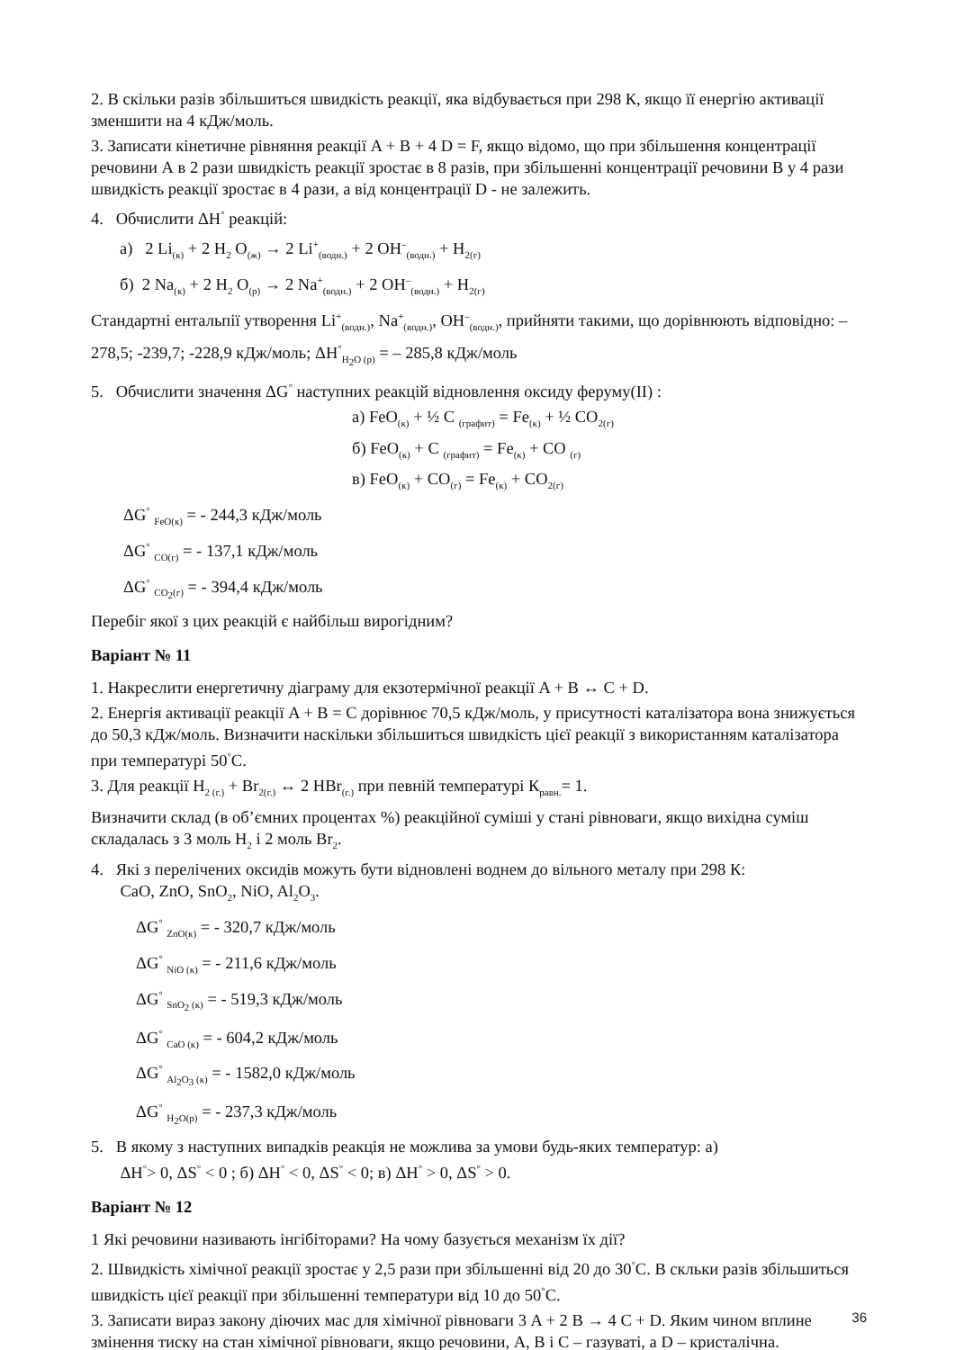2. В скільки разів збільшиться швидкість реакції, яка відбувається при 298 К, якщо її енергію активації зменшити на 4 кДж/моль.
3. Записати кінетичне рівняння реакції A + B + 4 D = F, якщо відомо, що при збільшення концентрації речовини А в 2 рази швидкість реакції зростає в 8 разів, при збільшенні концентрації речовини B у 4 рази швидкість реакції зростає в 4 рази, а від концентрації D - не залежить.
4. Обчислити ΔН<sup>°</sup> реакцій:
а) 2 Li<sub>(к)</sub> + 2 H<sub>2</sub> O<sub>(ж)</sub> → 2 Li<sup>+</sup><sub>(водн.)</sub> + 2 OH<sup>–</sup><sub>(водн.)</sub> + H<sub>2(г)</sub>
б) 2 Na<sub>(к)</sub> + 2 H<sub>2</sub> O<sub>(р)</sub> → 2 Na<sup>+</sup><sub>(водн.)</sub> + 2 OH<sup>–</sup><sub>(водн.)</sub> + H<sub>2(г)</sub>
Стандартні ентальпії утворення Li<sup>+</sup><sub>(водн.)</sub>, Na<sup>+</sup><sub>(водн.)</sub>, OH<sup>–</sup><sub>(водн.)</sub>, прийняти такими, що дорівнюють відповідно: –278,5; -239,7; -228,9 кДж/моль; ΔН<sup>°</sup><sub>H<sub>2</sub>O (р)</sub> = – 285,8 кДж/моль
5. Обчислити значення ΔG<sup>°</sup> наступних реакцій відновлення оксиду феруму(II) :
а) FeO<sub>(к)</sub> + ½ C <sub>(графит)</sub> = Fe<sub>(к)</sub> + ½ CO<sub>2(г)</sub>
б) FeO<sub>(к)</sub> + C <sub>(графит)</sub> = Fe<sub>(к)</sub> + CO <sub>(г)</sub>
в) FeO<sub>(к)</sub> + CO<sub>(г)</sub> = Fe<sub>(к)</sub> + CO<sub>2(г)</sub>
ΔG<sup>°</sup> <sub>FeO(к)</sub> = - 244,3 кДж/моль
ΔG<sup>°</sup> <sub>CO(г)</sub> = - 137,1 кДж/моль
ΔG<sup>°</sup> <sub>CO<sub>2</sub>(г)</sub> = - 394,4 кДж/моль
Перебіг якої з цих реакцій є найбільш вирогідним?
Варіант № 11
1. Накреслити енергетичну діаграму для екзотермічної реакції A + B ↔ C + D.
2. Енергія активації реакції A + B = C дорівнює 70,5 кДж/моль, у присутності каталізатора вона знижується до 50,3 кДж/моль. Визначити наскільки збільшиться швидкість цієї реакції з використанням каталізатора при температурі 50<sup>°</sup>С.
3. Для реакції H<sub>2 (г.)</sub> + Br<sub>2(г.)</sub> ↔ 2 HBr<sub>(г.)</sub> при певній температурі К<sub>равн.</sub>= 1.
Визначити склад (в об’ємних процентах %) реакційної суміші у стані рівноваги, якщо вихідна суміш складалась з 3 моль H<sub>2</sub> і 2 моль Br<sub>2</sub>.
4. Які з перелічених оксидів можуть бути відновлені воднем до вільного металу при 298 К:
CaO, ZnO, SnO<sub>2</sub>, NiO, Al<sub>2</sub>O<sub>3</sub>.
ΔG<sup>°</sup> <sub>ZnO(к)</sub> = - 320,7 кДж/моль
ΔG<sup>°</sup> <sub>NiO (к)</sub> = - 211,6 кДж/моль
ΔG<sup>°</sup> <sub>SnO<sub>2</sub> (к)</sub> = - 519,3 кДж/моль
ΔG<sup>°</sup> <sub>CaO (к)</sub> = - 604,2 кДж/моль
ΔG<sup>°</sup> <sub>Al<sub>2</sub>O<sub>3</sub> (к)</sub> = - 1582,0 кДж/моль
ΔG<sup>°</sup> <sub>H<sub>2</sub>O(р)</sub> = - 237,3 кДж/моль
5. В якому з наступних випадків реакція не можлива за умови будь-яких температур: а)
ΔН<sup>°</sup>> 0, ΔS<sup>°</sup> < 0 ; б) ΔН<sup>°</sup> < 0, ΔS<sup>°</sup> < 0; в) ΔН<sup>°</sup> > 0, ΔS<sup>°</sup> > 0.
Варіант № 12
1 Які речовини називають інгібіторами? На чому базується механізм їх дії?
2. Швидкість хімічної реакції зростає у 2,5 рази при збільшенні від 20 до 30<sup>°</sup>С. В скльки разів збільшиться швидкість цієї реакції при збільшенні температури від 10 до 50<sup>°</sup>С.
3. Записати вираз закону діючих мас для хімічної рівноваги 3 A + 2 B → 4 C + D. Яким чином вплине змінення тиску на стан хімічної рівноваги, якщо речовини, A, B і C – газуваті, а D – кристалічна.
36